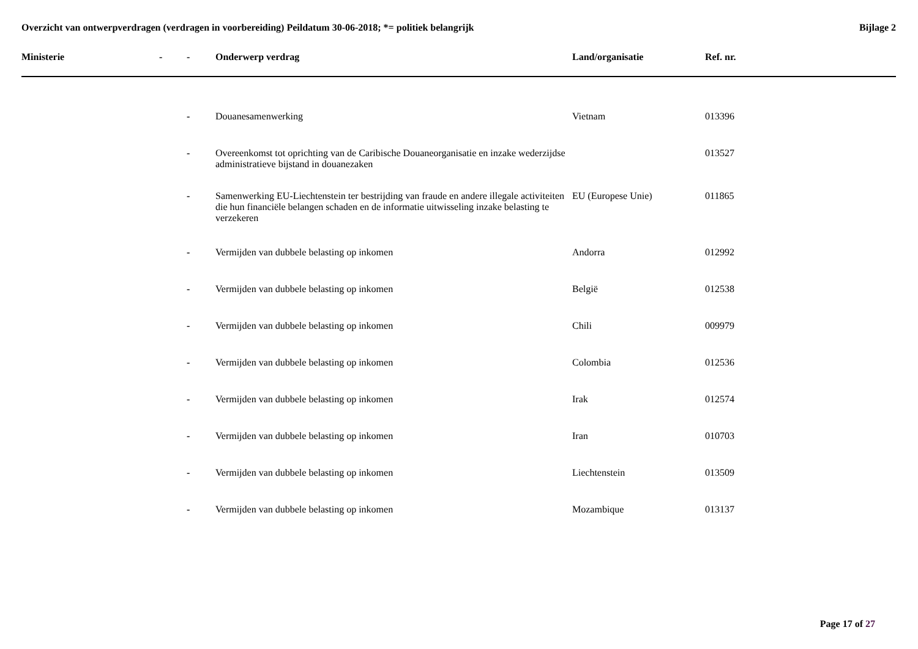Overzicht van ontwerpverdragen (verdragen in voorbereiding) Peildatum 30-06-2018; *= politiek belangrijk
Bijlage 2
| Ministerie | - | - | Onderwerp verdrag | Land/organisatie | Ref. nr. |
| --- | --- | --- | --- | --- | --- |
| | | - | Douanesamenwerking | Vietnam | 013396 |
| | | - | Overeenkomst tot oprichting van de Caribische Douaneorganisatie en inzake wederzijdse administratieve bijstand in douanezaken | | 013527 |
| | | - | Samenwerking EU-Liechtenstein ter bestrijding van fraude en andere illegale activiteiten die hun financiële belangen schaden en de informatie uitwisseling inzake belasting te verzekeren | EU (Europese Unie) | 011865 |
| | | - | Vermijden van dubbele belasting op inkomen | Andorra | 012992 |
| | | - | Vermijden van dubbele belasting op inkomen | België | 012538 |
| | | - | Vermijden van dubbele belasting op inkomen | Chili | 009979 |
| | | - | Vermijden van dubbele belasting op inkomen | Colombia | 012536 |
| | | - | Vermijden van dubbele belasting op inkomen | Irak | 012574 |
| | | - | Vermijden van dubbele belasting op inkomen | Iran | 010703 |
| | | - | Vermijden van dubbele belasting op inkomen | Liechtenstein | 013509 |
| | | - | Vermijden van dubbele belasting op inkomen | Mozambique | 013137 |
Page 17 of 27